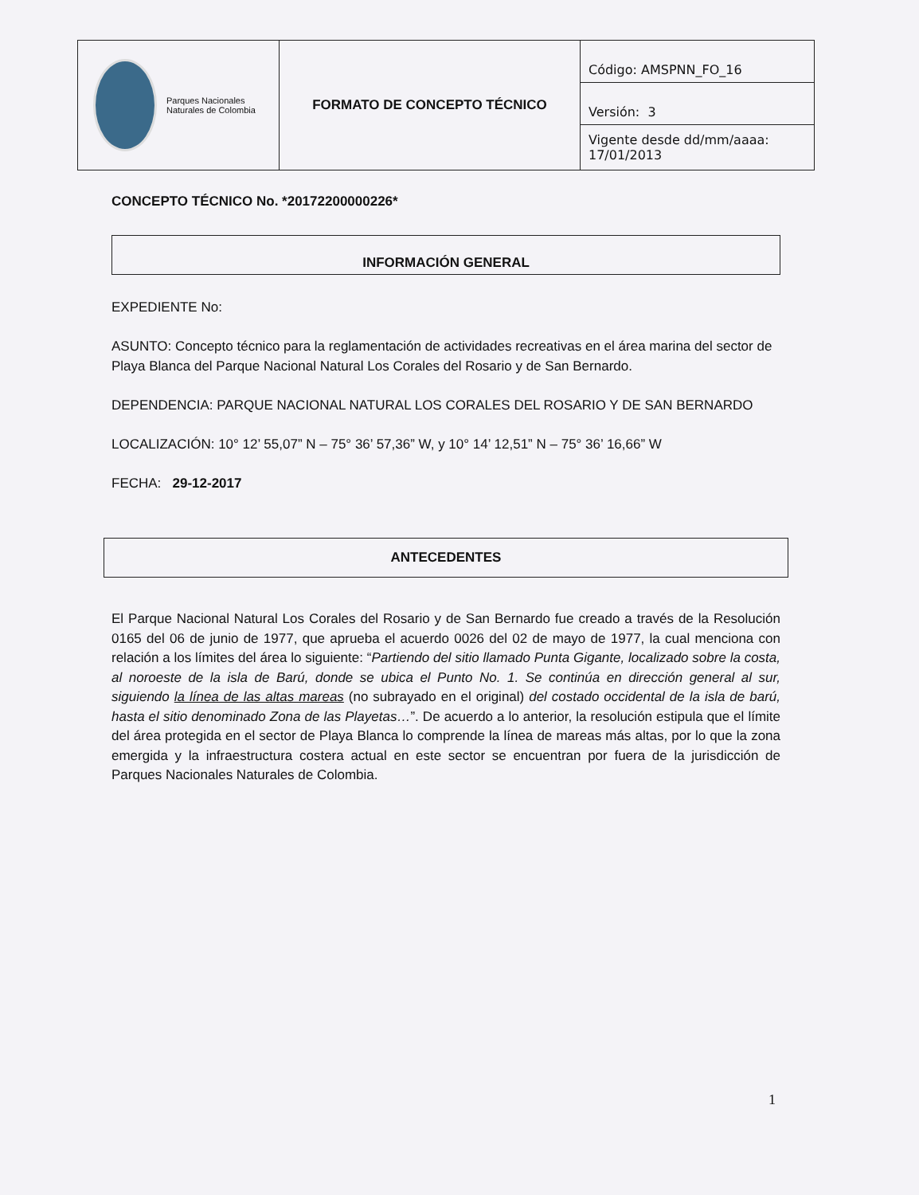| Parques Nacionales Naturales de Colombia | FORMATO DE CONCEPTO TÉCNICO | Código: AMSPNN_FO_16 |
| | | Versión: 3 |
| | | Vigente desde dd/mm/aaaa: 17/01/2013 |
CONCEPTO TÉCNICO No. *20172200000226*
INFORMACIÓN GENERAL
EXPEDIENTE No:
ASUNTO: Concepto técnico para la reglamentación de actividades recreativas en el área marina del sector de Playa Blanca del Parque Nacional Natural Los Corales del Rosario y de San Bernardo.
DEPENDENCIA: PARQUE NACIONAL NATURAL LOS CORALES DEL ROSARIO Y DE SAN BERNARDO
LOCALIZACIÓN: 10° 12’ 55,07” N – 75° 36’ 57,36” W, y 10° 14’ 12,51” N – 75° 36’ 16,66” W
FECHA: 29-12-2017
ANTECEDENTES
El Parque Nacional Natural Los Corales del Rosario y de San Bernardo fue creado a través de la Resolución 0165 del 06 de junio de 1977, que aprueba el acuerdo 0026 del 02 de mayo de 1977, la cual menciona con relación a los límites del área lo siguiente: “Partiendo del sitio llamado Punta Gigante, localizado sobre la costa, al noroeste de la isla de Barú, donde se ubica el Punto No. 1. Se continúa en dirección general al sur, siguiendo la línea de las altas mareas (no subrayado en el original) del costado occidental de la isla de barú, hasta el sitio denominado Zona de las Playetas…”. De acuerdo a lo anterior, la resolución estipula que el límite del área protegida en el sector de Playa Blanca lo comprende la línea de mareas más altas, por lo que la zona emergida y la infraestructura costera actual en este sector se encuentran por fuera de la jurisdicción de Parques Nacionales Naturales de Colombia.
1